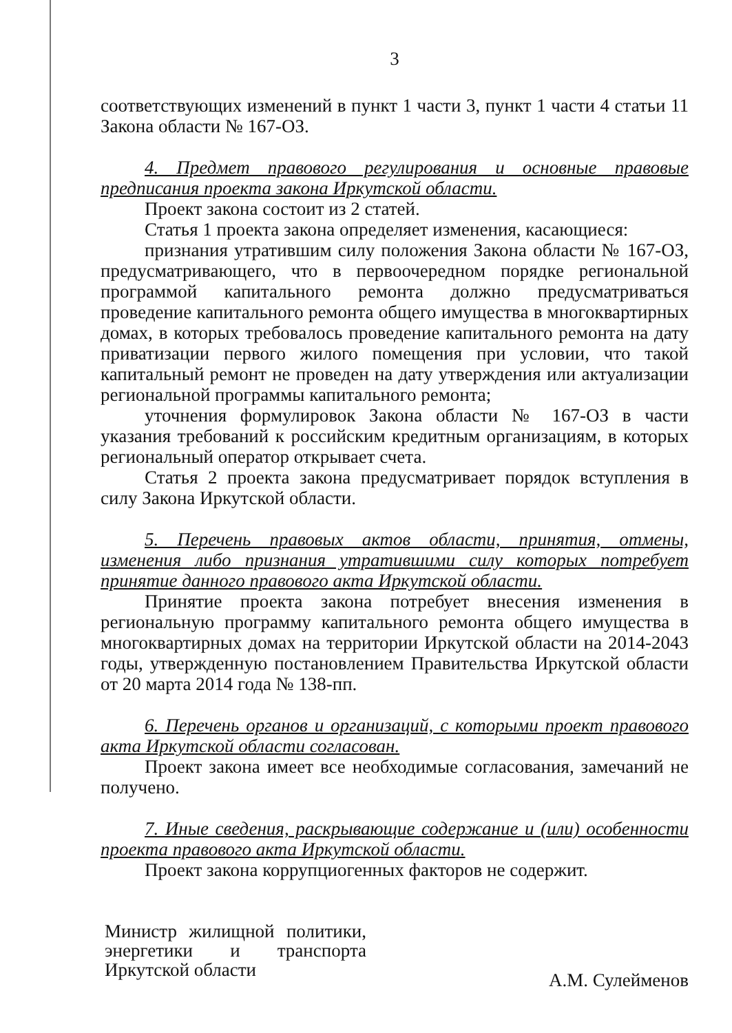3
соответствующих изменений в пункт 1 части 3, пункт 1 части 4 статьи 11 Закона области № 167-ОЗ.
4. Предмет правового регулирования и основные правовые предписания проекта закона Иркутской области.
Проект закона состоит из 2 статей.
Статья 1 проекта закона определяет изменения, касающиеся:
признания утратившим силу положения Закона области № 167-ОЗ, предусматривающего, что в первоочередном порядке региональной программой капитального ремонта должно предусматриваться проведение капитального ремонта общего имущества в многоквартирных домах, в которых требовалось проведение капитального ремонта на дату приватизации первого жилого помещения при условии, что такой капитальный ремонт не проведен на дату утверждения или актуализации региональной программы капитального ремонта;
уточнения формулировок Закона области № 167-ОЗ в части указания требований к российским кредитным организациям, в которых региональный оператор открывает счета.
Статья 2 проекта закона предусматривает порядок вступления в силу Закона Иркутской области.
5. Перечень правовых актов области, принятия, отмены, изменения либо признания утратившими силу которых потребует принятие данного правового акта Иркутской области.
Принятие проекта закона потребует внесения изменения в региональную программу капитального ремонта общего имущества в многоквартирных домах на территории Иркутской области на 2014-2043 годы, утвержденную постановлением Правительства Иркутской области от 20 марта 2014 года № 138-пп.
6. Перечень органов и организаций, с которыми проект правового акта Иркутской области согласован.
Проект закона имеет все необходимые согласования, замечаний не получено.
7. Иные сведения, раскрывающие содержание и (или) особенности проекта правового акта Иркутской области.
Проект закона коррупциогенных факторов не содержит.
Министр жилищной политики, энергетики и транспорта Иркутской области
А.М. Сулейменов